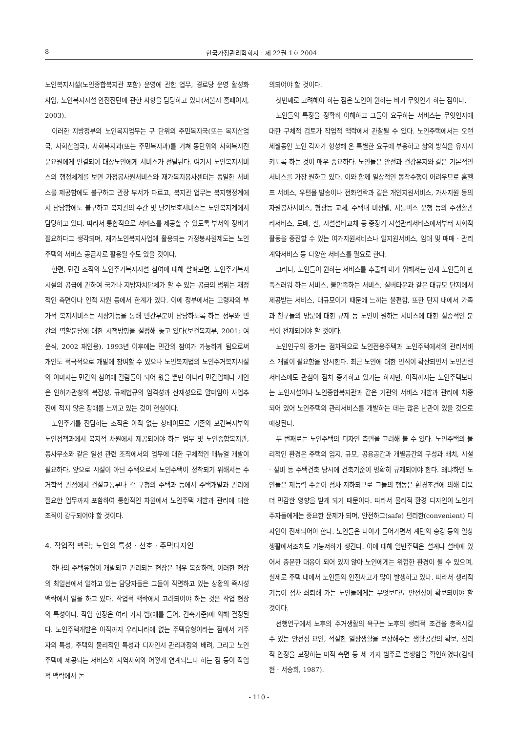8 한국가정관리학회지 : 제 22권 1호 2004
노인복지시설(노인종합복지관 포함) 운영에 관한 업무, 경로당 운영 활성화 사업, 노인복지시설 안전진단에 관한 사항을 담당하고 있다(서울시 홈페이지, 2003).
이러한 지방정부의 노인복지업무는 구 단위의 주민복지국(또는 복지산업국, 사회산업국), 사회복지과(또는 주민복지과)를 거쳐 동단위의 사회복지전문요원에게 연결되어 대상노인에게 서비스가 전달된다. 여기서 노인복지서비스의 행정체계를 보면 가정봉사원서비스와 재가복지봉사센터는 동일한 서비스를 제공함에도 불구하고 관장 부서가 다르고, 복지관 업무는 복지행정계에서 담당함에도 불구하고 복지관의 주간 및 단기보호서비스는 노인복지계에서 담당하고 있다. 따라서 통합적으로 서비스를 제공할 수 있도록 부서의 정비가 필요하다고 생각되며, 재가노인복지사업에 활용되는 가정봉사원제도는 노인주택의 서비스 공급자로 활용될 수도 있을 것이다.
한편, 민간 조직의 노인주거복지시설 참여에 대해 살펴보면, 노인주거복지시설의 공급에 관하여 국가나 지방자치단체가 할 수 있는 공급의 범위는 재정적인 측면이나 인적 자원 등에서 한계가 있다. 이에 정부에서는 고령자의 부가적 복지서비스는 시장기능을 통해 민간부분이 담당하도록 하는 정부와 민간의 역할분담에 대한 시책방향을 설정해 놓고 있다(보건복지부, 2001; 여운식, 2002 재인용). 1993년 이후에는 민간의 참여가 가능하게 됨으로써 개인도 적극적으로 개발에 참여할 수 있으나 노인복지법의 노인주거복지시설의 이미지는 민간의 참여에 걸림돌이 되어 왔을 뿐만 아니라 민간업체나 개인은 인허가관청의 복잡성, 규제법규의 엄격성과 산재성으로 말미암아 사업추진에 적지 않은 장애를 느끼고 있는 것이 현실이다.
노인주거를 전담하는 조직은 아직 없는 상태이므로 기존의 보건복지부의 노인정책과에서 복지적 차원에서 제공되어야 하는 업무 및 노인종합복지관, 동사무소와 같은 일선 관련 조직에서의 업무에 대한 구체적인 매뉴얼 개발이 필요하다. 앞으로 시설이 아닌 주택으로서 노인주택이 정착되기 위해서는 주거학적 관점에서 건설교통부나 각 구청의 주택과 등에서 주택개발과 관리에 필요한 업무까지 포함하여 통합적인 차원에서 노인주택 개발과 관리에 대한 조직이 강구되어야 할 것이다.
4. 작업적 맥락; 노인의 특성 · 선호 · 주택디자인
하나의 주택유형이 개발되고 관리되는 현장은 매우 복잡하며, 이러한 현장의 최일선에서 일하고 있는 담당자들은 그들이 직면하고 있는 상황의 즉시성 맥락에서 일을 하고 있다. 작업적 맥락에서 고려되어야 하는 것은 작업 현장의 특성이다. 작업 현장은 여러 가지 법(예를 들어, 건축기준)에 의해 결정된다. 노인주택개발은 아직까지 우리나라에 없는 주택유형이라는 점에서 거주자의 특성, 주택의 물리적인 특성과 디자인시 관리과정의 배려, 그리고 노인주택에 제공되는 서비스와 지역사회와 어떻게 연계되느냐 하는 점 등이 작업적 맥락에서 논
의되어야 할 것이다.
첫번째로 고려해야 하는 점은 노인이 원하는 바가 무엇인가 하는 점이다.
노인들의 특징을 정확히 이해하고 그들이 요구하는 서비스는 무엇인지에 대한 구체적 검토가 작업적 맥락에서 관찰될 수 있다. 노인주택에서는 오랜 세월동안 노인 각자가 형성해 온 특별한 요구에 부응하고 삶의 방식을 유지시키도록 하는 것이 매우 중요하다. 노인들은 안전과 건강유지와 같은 기본적인 서비스를 가장 원하고 있다. 이와 함께 일상적인 동작수행이 어려우므로 홈헬프 서비스, 우편물 발송이나 전화연락과 같은 개인지원서비스, 가사지원 등의 자원봉사서비스, 형광등 교체, 주택내 비상벨, 셔틀버스 운행 등의 주생활관리서비스, 도배, 칠, 시설설비교체 등 중장기 시설관리서비스에서부터 사회적 활동을 증진할 수 있는 여가지원서비스나 일지원서비스, 임대 및 매매 · 관리계약서비스 등 다양한 서비스를 필요로 한다.
그러나, 노인들이 원하는 서비스를 추출해 내기 위해서는 현재 노인들이 만족스러워 하는 서비스, 불만족하는 서비스, 실버타운과 같은 대규모 단지에서 제공받는 서비스, 대규모이기 때문에 느끼는 불편함, 또한 단지 내에서 가족과 친구들의 방문에 대한 규제 등 노인이 원하는 서비스에 대한 실증적인 분석이 전제되어야 할 것이다.
노인인구의 증가는 점차적으로 노인전용주택과 노인주택에서의 관리서비스 개발이 필요함을 암시한다. 최근 노인에 대한 인식이 확산되면서 노인관련서비스에도 관심이 점차 증가하고 있기는 하지만, 아직까지는 노인주택보다는 노인시설이나 노인종합복지관과 같은 기관의 서비스 개발과 관리에 치중되어 있어 노인주택의 관리서비스를 개발하는 데는 많은 난관이 있을 것으로 예상된다.
두 번째로는 노인주택의 디자인 측면을 고려해 볼 수 있다. 노인주택의 물리적인 환경은 주택의 입지, 규모, 공용공간과 개별공간의 구성과 배치, 시설 · 설비 등 주택건축 당시에 건축기준이 명확히 규제되어야 한다. 왜냐하면 노인들은 제능력 수준이 점차 저하되므로 그들의 행동은 환경조건에 의해 더욱 더 민감한 영향을 받게 되기 때문이다. 따라서 물리적 환경 디자인이 노인거주자들에게는 중요한 문제가 되며, 안전하고(safe) 편리한(convenient) 디자인이 전제되어야 한다. 노인들은 나이가 들어가면서 계단의 승강 등의 일상생활에서조차도 기능저하가 생긴다. 이에 대해 일반주택은 설계나 설비에 있어서 충분한 대응이 되어 있지 않아 노인에게는 위험한 환경이 될 수 있으며, 실제로 주택 내에서 노인들의 안전사고가 많이 발생하고 있다. 따라서 생리적 기능이 점차 쇠퇴해 가는 노인들에게는 무엇보다도 안전성이 확보되어야 할 것이다.
선행연구에서 노후의 주거생활의 욕구는 노후의 생리적 조건을 충족시킬 수 있는 안전성 요인, 적절한 일상생활을 보장해주는 생활공간의 확보, 심리적 안정을 보장하는 미적 측면 등 세 가지 범주로 발생함을 확인하였다(김태현 · 서승희, 1987).
- 110 -